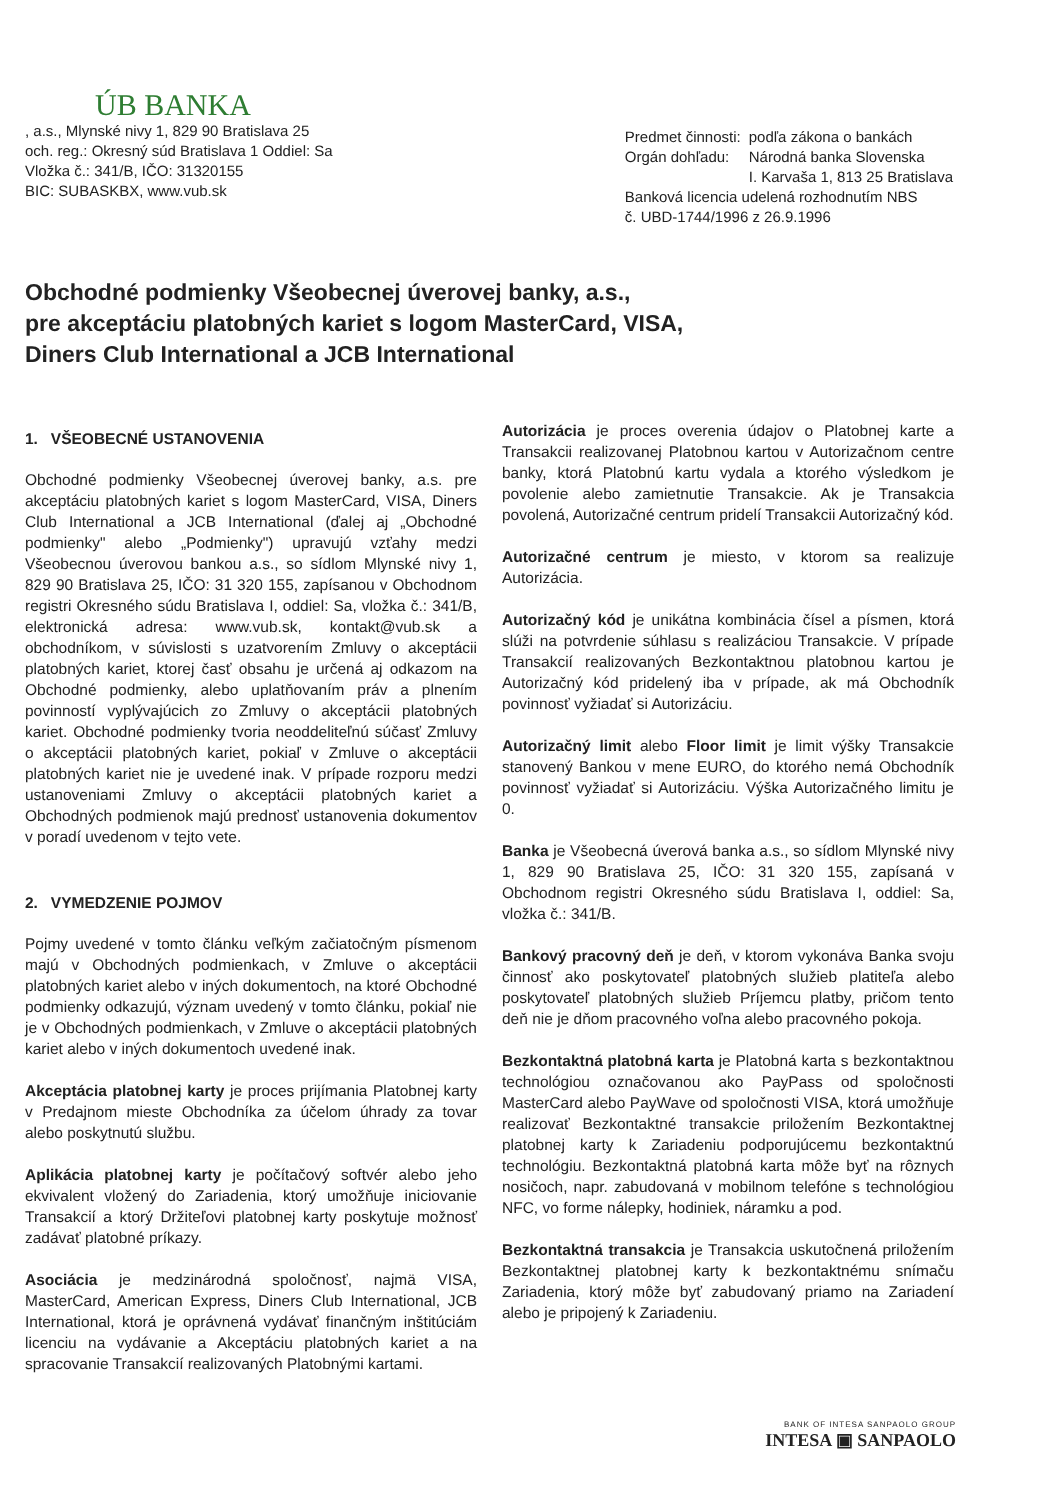ÚB BANKA
, a.s., Mlynské nivy 1, 829 90 Bratislava 25
och. reg.: Okresný súd Bratislava 1 Oddiel: Sa
Vložka č.: 341/B, IČO: 31320155
BIC: SUBASKBX, www.vub.sk
| Predmet činnosti: | podľa zákona o bankách |
| Orgán dohľadu: | Národná banka Slovenska I. Karvaša 1, 813 25 Bratislava |
| Banková licencia udelená rozhodnutím NBS č. UBD-1744/1996 z 26.9.1996 | |
Obchodné podmienky Všeobecnej úverovej banky, a.s.,
pre akceptáciu platobných kariet s logom MasterCard, VISA,
Diners Club International a JCB International
1. VŠEOBECNÉ USTANOVENIA
Obchodné podmienky Všeobecnej úverovej banky, a.s. pre akceptáciu platobných kariet s logom MasterCard, VISA, Diners Club International a JCB International (ďalej aj „Obchodné podmienky" alebo „Podmienky") upravujú vzťahy medzi Všeobecnou úverovou bankou a.s., so sídlom Mlynské nivy 1, 829 90 Bratislava 25, IČO: 31 320 155, zapísanou v Obchodnom registri Okresného súdu Bratislava I, oddiel: Sa, vložka č.: 341/B, elektronická adresa: www.vub.sk, kontakt@vub.sk a obchodníkom, v súvislosti s uzatvorením Zmluvy o akceptácii platobných kariet, ktorej časť obsahu je určená aj odkazom na Obchodné podmienky, alebo uplatňovaním práv a plnením povinností vyplývajúcich zo Zmluvy o akceptácii platobných kariet. Obchodné podmienky tvoria neoddeliteľnú súčasť Zmluvy o akceptácii platobných kariet, pokiaľ v Zmluve o akceptácii platobných kariet nie je uvedené inak. V prípade rozporu medzi ustanoveniami Zmluvy o akceptácii platobných kariet a Obchodných podmienok majú prednosť ustanovenia dokumentov v poradí uvedenom v tejto vete.
2. VYMEDZENIE POJMOV
Pojmy uvedené v tomto článku veľkým začiatočným písmenom majú v Obchodných podmienkach, v Zmluve o akceptácii platobných kariet alebo v iných dokumentoch, na ktoré Obchodné podmienky odkazujú, význam uvedený v tomto článku, pokiaľ nie je v Obchodných podmienkach, v Zmluve o akceptácii platobných kariet alebo v iných dokumentoch uvedené inak.
Akceptácia platobnej karty je proces prijímania Platobnej karty v Predajnom mieste Obchodníka za účelom úhrady za tovar alebo poskytnutú službu.
Aplikácia platobnej karty je počítačový softvér alebo jeho ekvivalent vložený do Zariadenia, ktorý umožňuje iniciovanie Transakcií a ktorý Držiteľovi platobnej karty poskytuje možnosť zadávať platobné príkazy.
Asociácia je medzinárodná spoločnosť, najmä VISA, MasterCard, American Express, Diners Club International, JCB International, ktorá je oprávnená vydávať finančným inštitúciám licenciu na vydávanie a Akceptáciu platobných kariet a na spracovanie Transakcií realizovaných Platobnými kartami.
Autorizácia je proces overenia údajov o Platobnej karte a Transakcii realizovanej Platobnou kartou v Autorizačnom centre banky, ktorá Platobnú kartu vydala a ktorého výsledkom je povolenie alebo zamietnutie Transakcie. Ak je Transakcia povolená, Autorizačné centrum pridelí Transakcii Autorizačný kód.
Autorizačné centrum je miesto, v ktorom sa realizuje Autorizácia.
Autorizačný kód je unikátna kombinácia čísel a písmen, ktorá slúži na potvrdenie súhlasu s realizáciou Transakcie. V prípade Transakcií realizovaných Bezkontaktnou platobnou kartou je Autorizačný kód pridelený iba v prípade, ak má Obchodník povinnosť vyžiadať si Autorizáciu.
Autorizačný limit alebo Floor limit je limit výšky Transakcie stanovený Bankou v mene EURO, do ktorého nemá Obchodník povinnosť vyžiadať si Autorizáciu. Výška Autorizačného limitu je 0.
Banka je Všeobecná úverová banka a.s., so sídlom Mlynské nivy 1, 829 90 Bratislava 25, IČO: 31 320 155, zapísaná v Obchodnom registri Okresného súdu Bratislava I, oddiel: Sa, vložka č.: 341/B.
Bankový pracovný deň je deň, v ktorom vykonáva Banka svoju činnosť ako poskytovateľ platobných služieb platiteľa alebo poskytovateľ platobných služieb Príjemcu platby, pričom tento deň nie je dňom pracovného voľna alebo pracovného pokoja.
Bezkontaktná platobná karta je Platobná karta s bezkontaktnou technológiou označovanou ako PayPass od spoločnosti MasterCard alebo PayWave od spoločnosti VISA, ktorá umožňuje realizovať Bezkontaktné transakcie priložením Bezkontaktnej platobnej karty k Zariadeniu podporujúcemu bezkontaktnú technológiu. Bezkontaktná platobná karta môže byť na rôznych nosičoch, napr. zabudovaná v mobilnom telefóne s technológiou NFC, vo forme nálepky, hodiniek, náramku a pod.
Bezkontaktná transakcia je Transakcia uskutočnená priložením Bezkontaktnej platobnej karty k bezkontaktnému snímaču Zariadenia, ktorý môže byť zabudovaný priamo na Zariadení alebo je pripojený k Zariadeniu.
BANK OF INTESA SANPAOLO GROUP
INTESA ▣ SANPAOLO